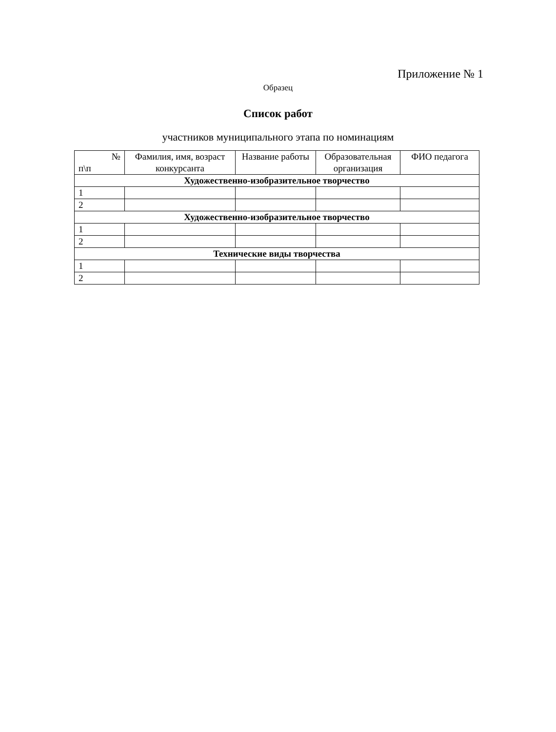Приложение № 1
Образец
Список работ
участников муниципального этапа по номинациям
| № п\п | Фамилия, имя, возраст конкурсанта | Название работы | Образовательная организация | ФИО педагога |
| --- | --- | --- | --- | --- |
| Художественно-изобразительное творчество | | | | |
| 1 | | | | |
| 2 | | | | |
| Художественно-изобразительное творчество | | | | |
| 1 | | | | |
| 2 | | | | |
| Технические виды творчества | | | | |
| 1 | | | | |
| 2 | | | | |